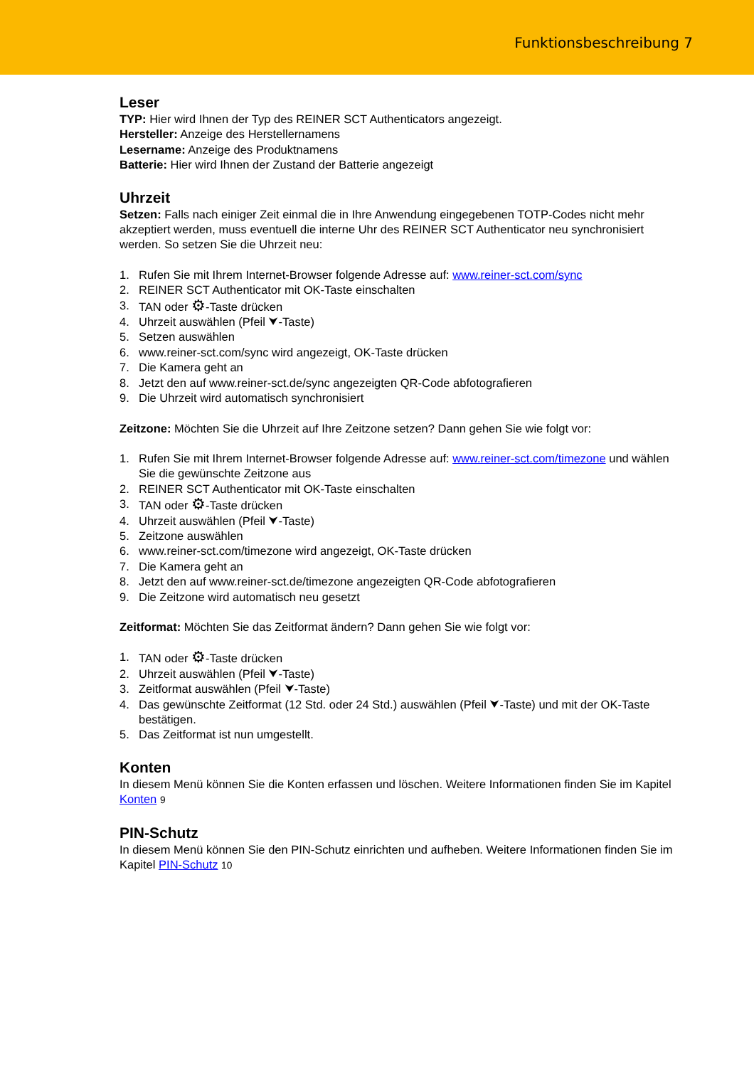Funktionsbeschreibung 7
Leser
TYP: Hier wird Ihnen der Typ des REINER SCT Authenticators angezeigt.
Hersteller: Anzeige des Herstellernamens
Lesername: Anzeige des Produktnamens
Batterie: Hier wird Ihnen der Zustand der Batterie angezeigt
Uhrzeit
Setzen: Falls nach einiger Zeit einmal die in Ihre Anwendung eingegebenen TOTP-Codes nicht mehr akzeptiert werden, muss eventuell die interne Uhr des REINER SCT Authenticator neu synchronisiert werden. So setzen Sie die Uhrzeit neu:
1. Rufen Sie mit Ihrem Internet-Browser folgende Adresse auf: www.reiner-sct.com/sync
2. REINER SCT Authenticator mit OK-Taste einschalten
3. TAN oder ⚙-Taste drücken
4. Uhrzeit auswählen (Pfeil ⮟-Taste)
5. Setzen auswählen
6. www.reiner-sct.com/sync wird angezeigt, OK-Taste drücken
7. Die Kamera geht an
8. Jetzt den auf www.reiner-sct.de/sync angezeigten QR-Code abfotografieren
9. Die Uhrzeit wird automatisch synchronisiert
Zeitzone: Möchten Sie die Uhrzeit auf Ihre Zeitzone setzen? Dann gehen Sie wie folgt vor:
1. Rufen Sie mit Ihrem Internet-Browser folgende Adresse auf: www.reiner-sct.com/timezone und wählen Sie die gewünschte Zeitzone aus
2. REINER SCT Authenticator mit OK-Taste einschalten
3. TAN oder ⚙-Taste drücken
4. Uhrzeit auswählen (Pfeil ⮟-Taste)
5. Zeitzone auswählen
6. www.reiner-sct.com/timezone wird angezeigt, OK-Taste drücken
7. Die Kamera geht an
8. Jetzt den auf www.reiner-sct.de/timezone angezeigten QR-Code abfotografieren
9. Die Zeitzone wird automatisch neu gesetzt
Zeitformat: Möchten Sie das Zeitformat ändern? Dann gehen Sie wie folgt vor:
1. TAN oder ⚙-Taste drücken
2. Uhrzeit auswählen (Pfeil ⮟-Taste)
3. Zeitformat auswählen (Pfeil ⮟-Taste)
4. Das gewünschte Zeitformat (12 Std. oder 24 Std.) auswählen (Pfeil ⮟-Taste) und mit der OK-Taste bestätigen.
5. Das Zeitformat ist nun umgestellt.
Konten
In diesem Menü können Sie die Konten erfassen und löschen. Weitere Informationen finden Sie im Kapitel Konten 9
PIN-Schutz
In diesem Menü können Sie den PIN-Schutz einrichten und aufheben. Weitere Informationen finden Sie im Kapitel PIN-Schutz 10